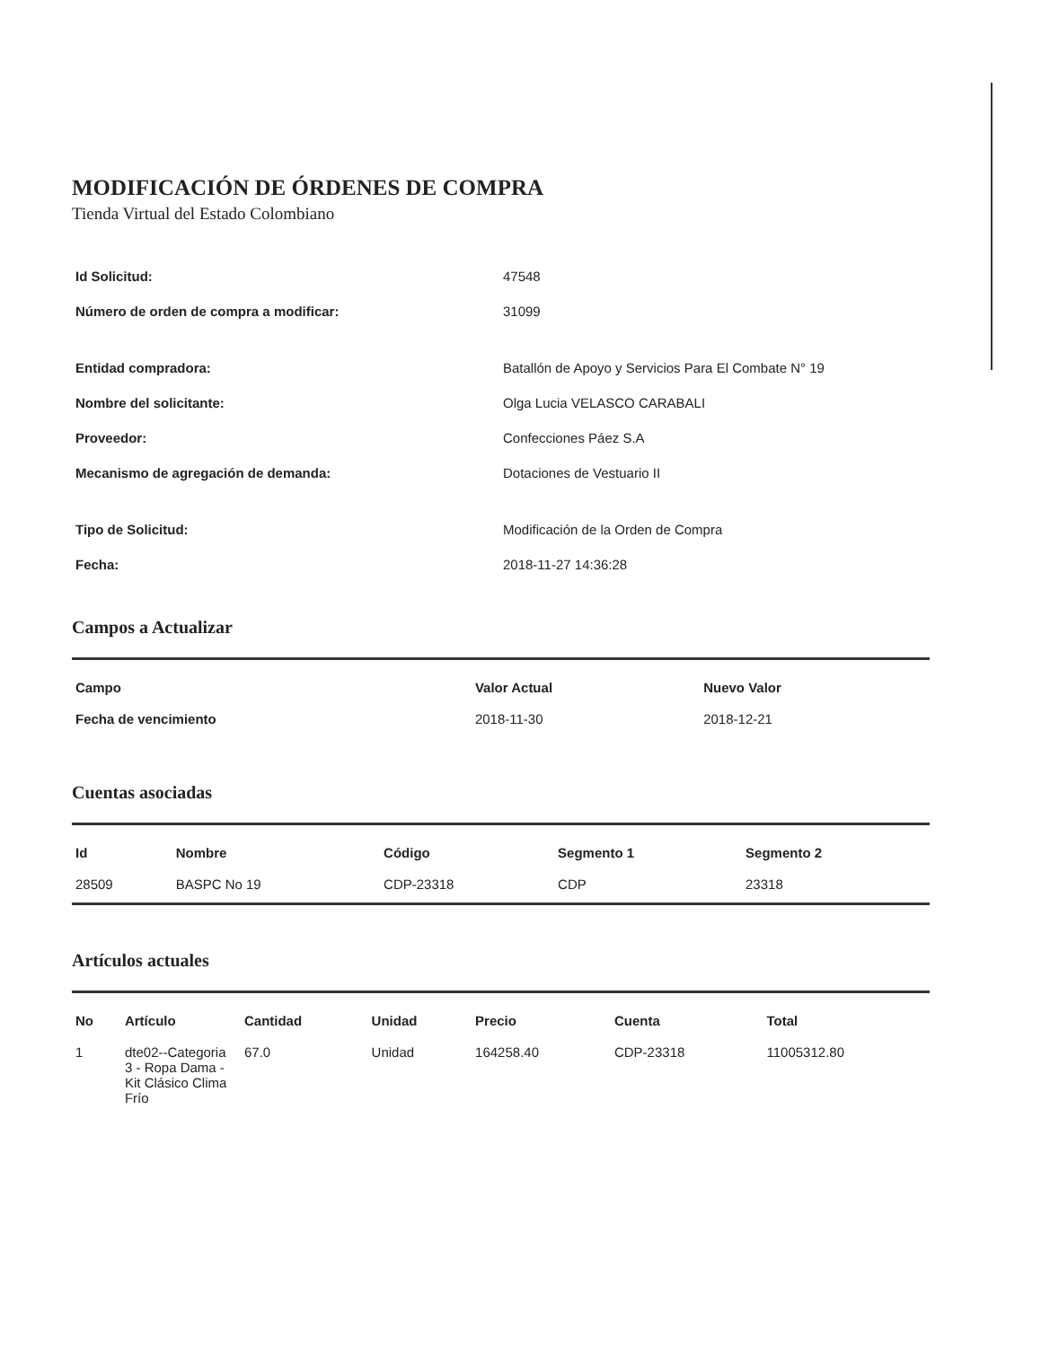MODIFICACIÓN DE ÓRDENES DE COMPRA
Tienda Virtual del Estado Colombiano
Id Solicitud: 47548
Número de orden de compra a modificar: 31099
Entidad compradora: Batallón de Apoyo y Servicios Para El Combate N° 19
Nombre del solicitante: Olga Lucia VELASCO CARABALI
Proveedor: Confecciones Páez S.A
Mecanismo de agregación de demanda: Dotaciones de Vestuario II
Tipo de Solicitud: Modificación de la Orden de Compra
Fecha: 2018-11-27 14:36:28
Campos a Actualizar
| Campo | Valor Actual | Nuevo Valor |
| --- | --- | --- |
| Fecha de vencimiento | 2018-11-30 | 2018-12-21 |
Cuentas asociadas
| Id | Nombre | Código | Segmento 1 | Segmento 2 |
| --- | --- | --- | --- | --- |
| 28509 | BASPC No 19 | CDP-23318 | CDP | 23318 |
Artículos actuales
| No | Artículo | Cantidad | Unidad | Precio | Cuenta | Total |
| --- | --- | --- | --- | --- | --- | --- |
| 1 | dte02--Categoria 3 - Ropa Dama - Kit Clásico Clima Frío | 67.0 | Unidad | 164258.40 | CDP-23318 | 11005312.80 |